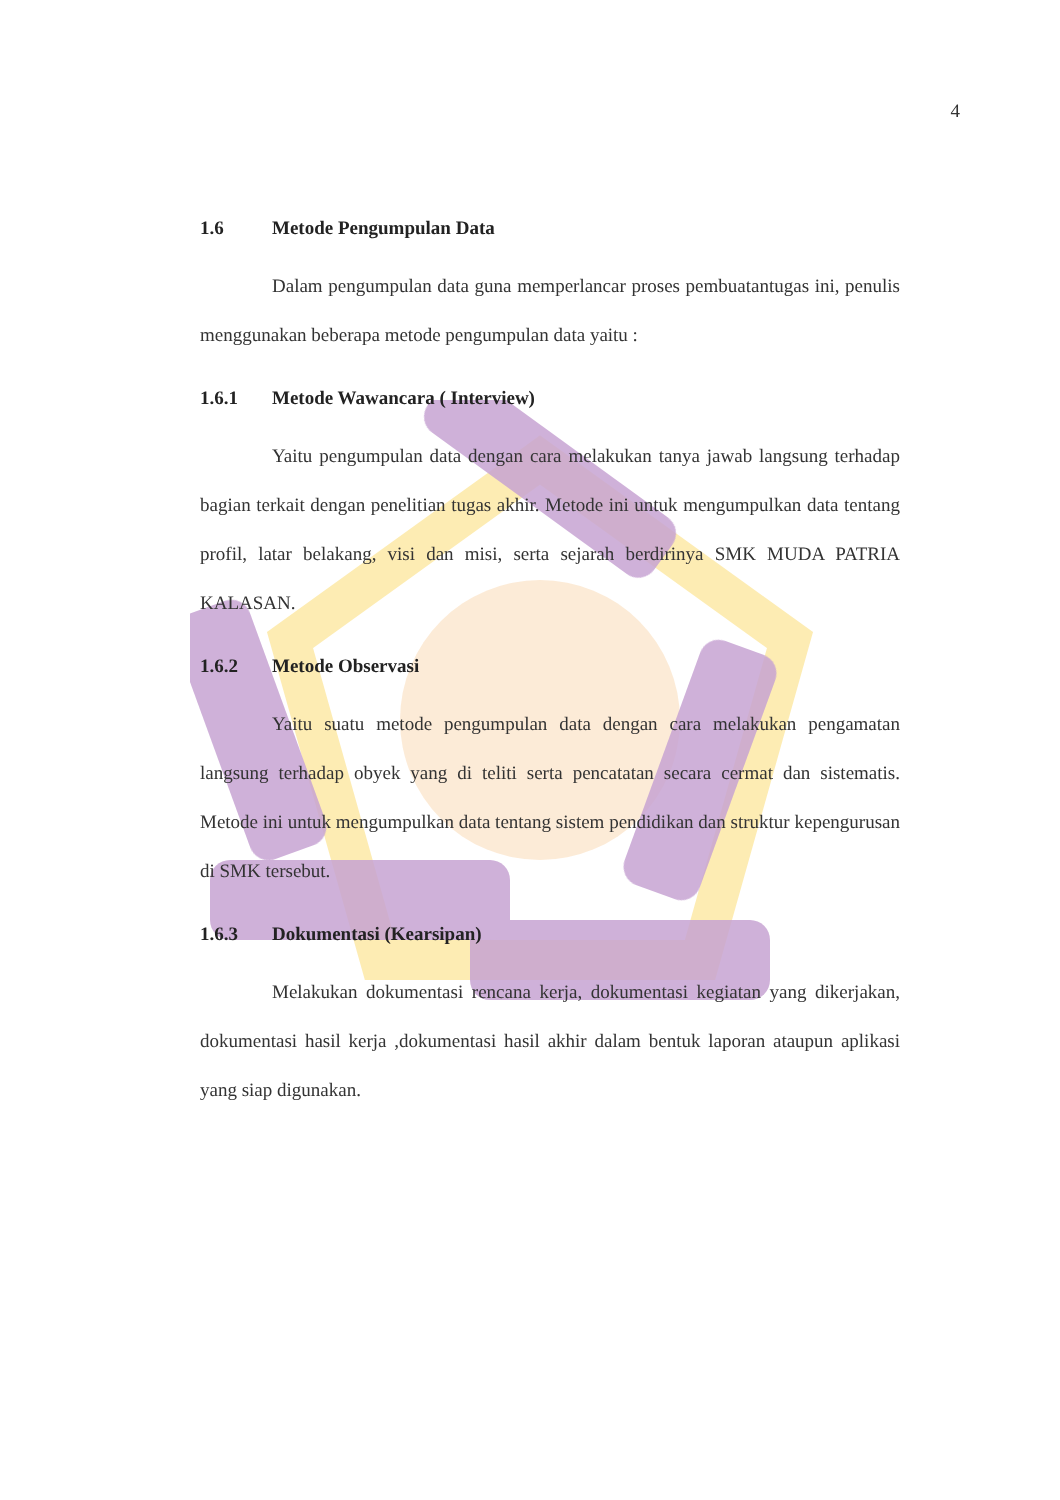4
1.6 Metode Pengumpulan Data
Dalam pengumpulan data guna memperlancar proses pembuatantugas ini, penulis menggunakan beberapa metode pengumpulan data yaitu :
1.6.1 Metode Wawancara ( Interview)
Yaitu pengumpulan data dengan cara melakukan tanya jawab langsung terhadap bagian terkait dengan penelitian tugas akhir. Metode ini untuk mengumpulkan data tentang profil, latar belakang, visi dan misi, serta sejarah berdirinya SMK MUDA PATRIA KALASAN.
1.6.2 Metode Observasi
Yaitu suatu metode pengumpulan data dengan cara melakukan pengamatan langsung terhadap obyek yang di teliti serta pencatatan secara cermat dan sistematis. Metode ini untuk mengumpulkan data tentang sistem pendidikan dan struktur kepengurusan di SMK tersebut.
1.6.3 Dokumentasi (Kearsipan)
Melakukan dokumentasi rencana kerja, dokumentasi kegiatan yang dikerjakan, dokumentasi hasil kerja ,dokumentasi hasil akhir dalam bentuk laporan ataupun aplikasi yang siap digunakan.